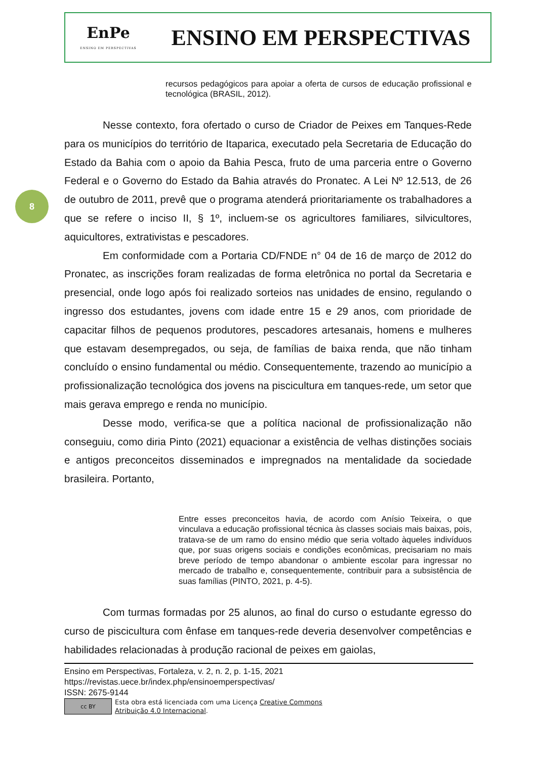EnPe
ENSINO EM PERSPECTIVAS
ENSINO EM PERSPECTIVAS
8
recursos pedagógicos para apoiar a oferta de cursos de educação profissional e tecnológica (BRASIL, 2012).
Nesse contexto, fora ofertado o curso de Criador de Peixes em Tanques-Rede para os municípios do território de Itaparica, executado pela Secretaria de Educação do Estado da Bahia com o apoio da Bahia Pesca, fruto de uma parceria entre o Governo Federal e o Governo do Estado da Bahia através do Pronatec. A Lei Nº 12.513, de 26 de outubro de 2011, prevê que o programa atenderá prioritariamente os trabalhadores a que se refere o inciso II, § 1º, incluem-se os agricultores familiares, silvicultores, aquicultores, extrativistas e pescadores.
Em conformidade com a Portaria CD/FNDE n° 04 de 16 de março de 2012 do Pronatec, as inscrições foram realizadas de forma eletrônica no portal da Secretaria e presencial, onde logo após foi realizado sorteios nas unidades de ensino, regulando o ingresso dos estudantes, jovens com idade entre 15 e 29 anos, com prioridade de capacitar filhos de pequenos produtores, pescadores artesanais, homens e mulheres que estavam desempregados, ou seja, de famílias de baixa renda, que não tinham concluído o ensino fundamental ou médio. Consequentemente, trazendo ao município a profissionalização tecnológica dos jovens na piscicultura em tanques-rede, um setor que mais gerava emprego e renda no município.
Desse modo, verifica-se que a política nacional de profissionalização não conseguiu, como diria Pinto (2021) equacionar a existência de velhas distinções sociais e antigos preconceitos disseminados e impregnados na mentalidade da sociedade brasileira. Portanto,
Entre esses preconceitos havia, de acordo com Anísio Teixeira, o que vinculava a educação profissional técnica às classes sociais mais baixas, pois, tratava-se de um ramo do ensino médio que seria voltado àqueles indivíduos que, por suas origens sociais e condições econômicas, precisariam no mais breve período de tempo abandonar o ambiente escolar para ingressar no mercado de trabalho e, consequentemente, contribuir para a subsistência de suas famílias (PINTO, 2021, p. 4-5).
Com turmas formadas por 25 alunos, ao final do curso o estudante egresso do curso de piscicultura com ênfase em tanques-rede deveria desenvolver competências e habilidades relacionadas à produção racional de peixes em gaiolas,
Ensino em Perspectivas, Fortaleza, v. 2, n. 2, p. 1-15, 2021
https://revistas.uece.br/index.php/ensinoemperspectivas/
ISSN: 2675-9144
cc BY
Esta obra está licenciada com uma Licença Creative Commons
Atribuição 4.0 Internacional.